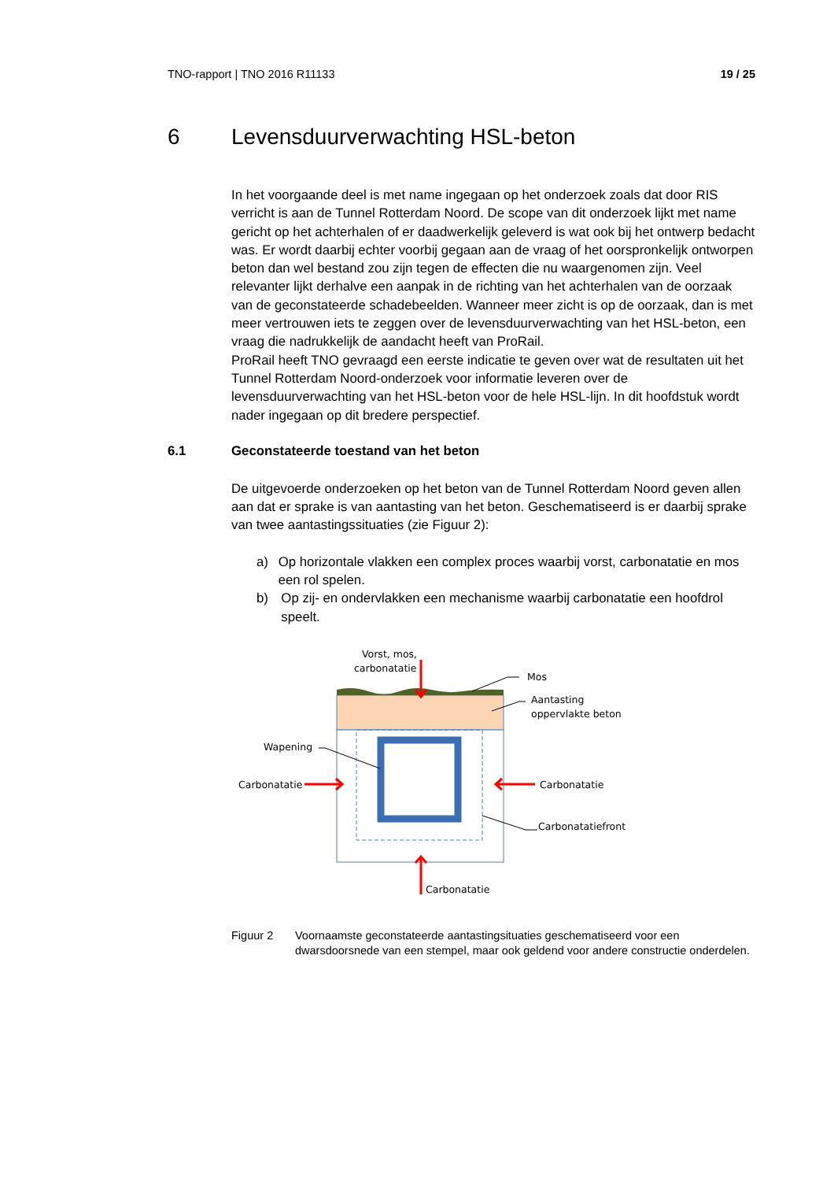TNO-rapport | TNO 2016 R11133 19 / 25
6 Levensduurverwachting HSL-beton
In het voorgaande deel is met name ingegaan op het onderzoek zoals dat door RIS verricht is aan de Tunnel Rotterdam Noord. De scope van dit onderzoek lijkt met name gericht op het achterhalen of er daadwerkelijk geleverd is wat ook bij het ontwerp bedacht was. Er wordt daarbij echter voorbij gegaan aan de vraag of het oorspronkelijk ontworpen beton dan wel bestand zou zijn tegen de effecten die nu waargenomen zijn. Veel relevanter lijkt derhalve een aanpak in de richting van het achterhalen van de oorzaak van de geconstateerde schadebeelden. Wanneer meer zicht is op de oorzaak, dan is met meer vertrouwen iets te zeggen over de levensduurverwachting van het HSL-beton, een vraag die nadrukkelijk de aandacht heeft van ProRail.
ProRail heeft TNO gevraagd een eerste indicatie te geven over wat de resultaten uit het Tunnel Rotterdam Noord-onderzoek voor informatie leveren over de levensduurverwachting van het HSL-beton voor de hele HSL-lijn. In dit hoofdstuk wordt nader ingegaan op dit bredere perspectief.
6.1 Geconstateerde toestand van het beton
De uitgevoerde onderzoeken op het beton van de Tunnel Rotterdam Noord geven allen aan dat er sprake is van aantasting van het beton. Geschematiseerd is er daarbij sprake van twee aantastingssituaties (zie Figuur 2):
a) Op horizontale vlakken een complex proces waarbij vorst, carbonatatie en mos een rol spelen.
b) Op zij- en ondervlakken een mechanisme waarbij carbonatatie een hoofdrol speelt.
Vorst, mos,
carbonatatie
Mos
Aantasting
oppervlakte beton
Wapening
Carbonatatie
Carbonatatie
Carbonatatiefront
Carbonatatie
Figuur 2 Voornaamste geconstateerde aantastingsituaties geschematiseerd voor een dwarsdoorsnede van een stempel, maar ook geldend voor andere constructie onderdelen.